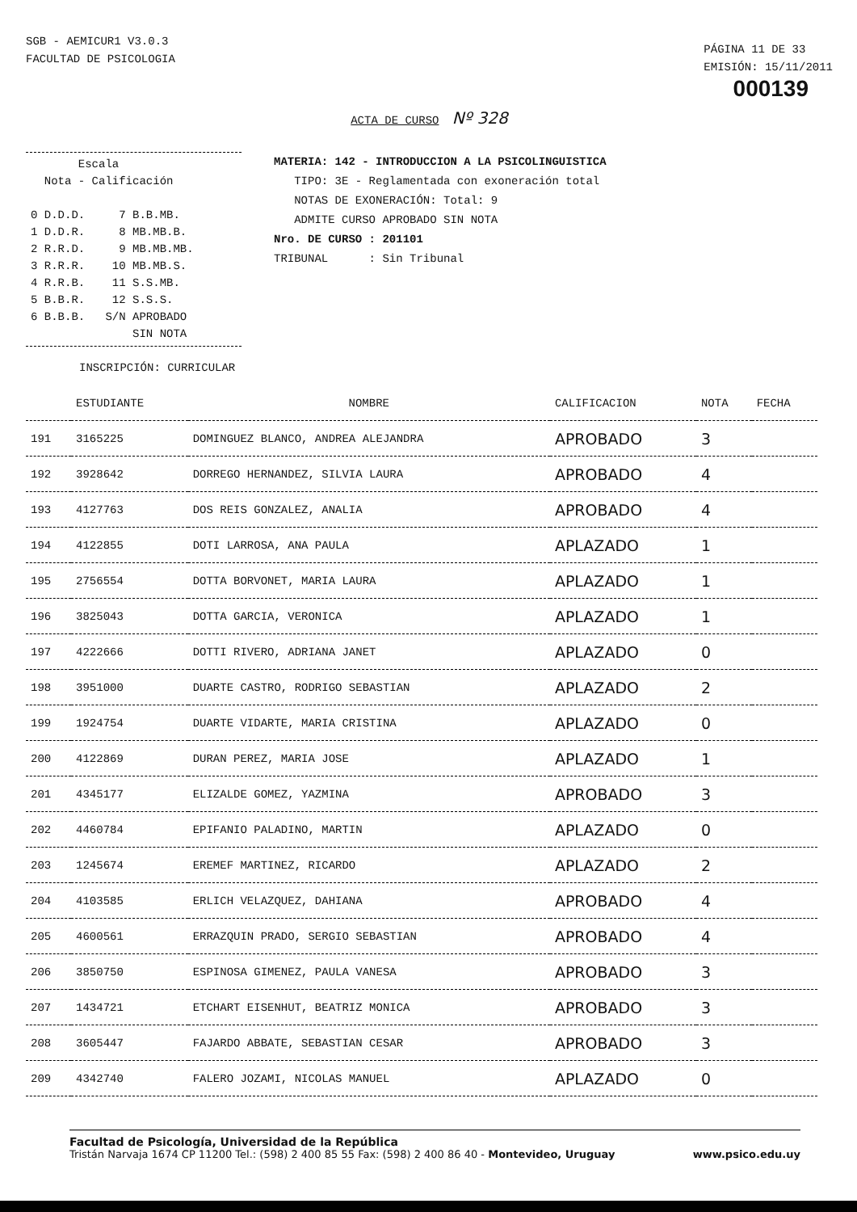SGB - AEMICUR1 V3.0.3
FACULTAD DE PSICOLOGIA
PÁGINA 11 DE 33
EMISIÓN: 15/11/2011
000139
ACTA DE CURSO Nº 328
Escala Nota - Calificación 0 D.D.D. 7 B.B.MB. 1 D.D.R. 8 MB.MB.B. 2 R.R.D. 9 MB.MB.MB. 3 R.R.R. 10 MB.MB.S. 4 R.R.B. 11 S.S.MB. 5 B.B.R. 12 S.S.S. 6 B.B.B. S/N APROBADO SIN NOTA
MATERIA: 142 - INTRODUCCION A LA PSICOLINGUISTICA
TIPO: 3E - Reglamentada con exoneración total
NOTAS DE EXONERACIÓN: Total: 9
ADMITE CURSO APROBADO SIN NOTA
Nro. DE CURSO : 201101
TRIBUNAL : Sin Tribunal
INSCRIPCIÓN: CURRICULAR
| | ESTUDIANTE | NOMBRE | CALIFICACION | NOTA | FECHA |
| --- | --- | --- | --- | --- | --- |
| 191 | 3165225 | DOMINGUEZ BLANCO, ANDREA ALEJANDRA | APROBADO | 3 | |
| 192 | 3928642 | DORREGO HERNANDEZ, SILVIA LAURA | APROBADO | 4 | |
| 193 | 4127763 | DOS REIS GONZALEZ, ANALIA | APROBADO | 4 | |
| 194 | 4122855 | DOTI LARROSA, ANA PAULA | APLAZADO | 1 | |
| 195 | 2756554 | DOTTA BORVONET, MARIA LAURA | APLAZADO | 1 | |
| 196 | 3825043 | DOTTA GARCIA, VERONICA | APLAZADO | 1 | |
| 197 | 4222666 | DOTTI RIVERO, ADRIANA JANET | APLAZADO | 0 | |
| 198 | 3951000 | DUARTE CASTRO, RODRIGO SEBASTIAN | APLAZADO | 2 | |
| 199 | 1924754 | DUARTE VIDARTE, MARIA CRISTINA | APLAZADO | 0 | |
| 200 | 4122869 | DURAN PEREZ, MARIA JOSE | APLAZADO | 1 | |
| 201 | 4345177 | ELIZALDE GOMEZ, YAZMINA | APROBADO | 3 | |
| 202 | 4460784 | EPIFANIO PALADINO, MARTIN | APLAZADO | 0 | |
| 203 | 1245674 | EREMEF MARTINEZ, RICARDO | APLAZADO | 2 | |
| 204 | 4103585 | ERLICH VELAZQUEZ, DAHIANA | APROBADO | 4 | |
| 205 | 4600561 | ERRAZQUIN PRADO, SERGIO SEBASTIAN | APROBADO | 4 | |
| 206 | 3850750 | ESPINOSA GIMENEZ, PAULA VANESA | APROBADO | 3 | |
| 207 | 1434721 | ETCHART EISENHUT, BEATRIZ MONICA | APROBADO | 3 | |
| 208 | 3605447 | FAJARDO ABBATE, SEBASTIAN CESAR | APROBADO | 3 | |
| 209 | 4342740 | FALERO JOZAMI, NICOLAS MANUEL | APLAZADO | 0 | |
Facultad de Psicología, Universidad de la República
www.psico.edu.uy Tristán Narvaja 1674 CP 11200 Tel.: (598) 2 400 85 55 Fax: (598) 2 400 86 40 - Montevideo, Uruguay